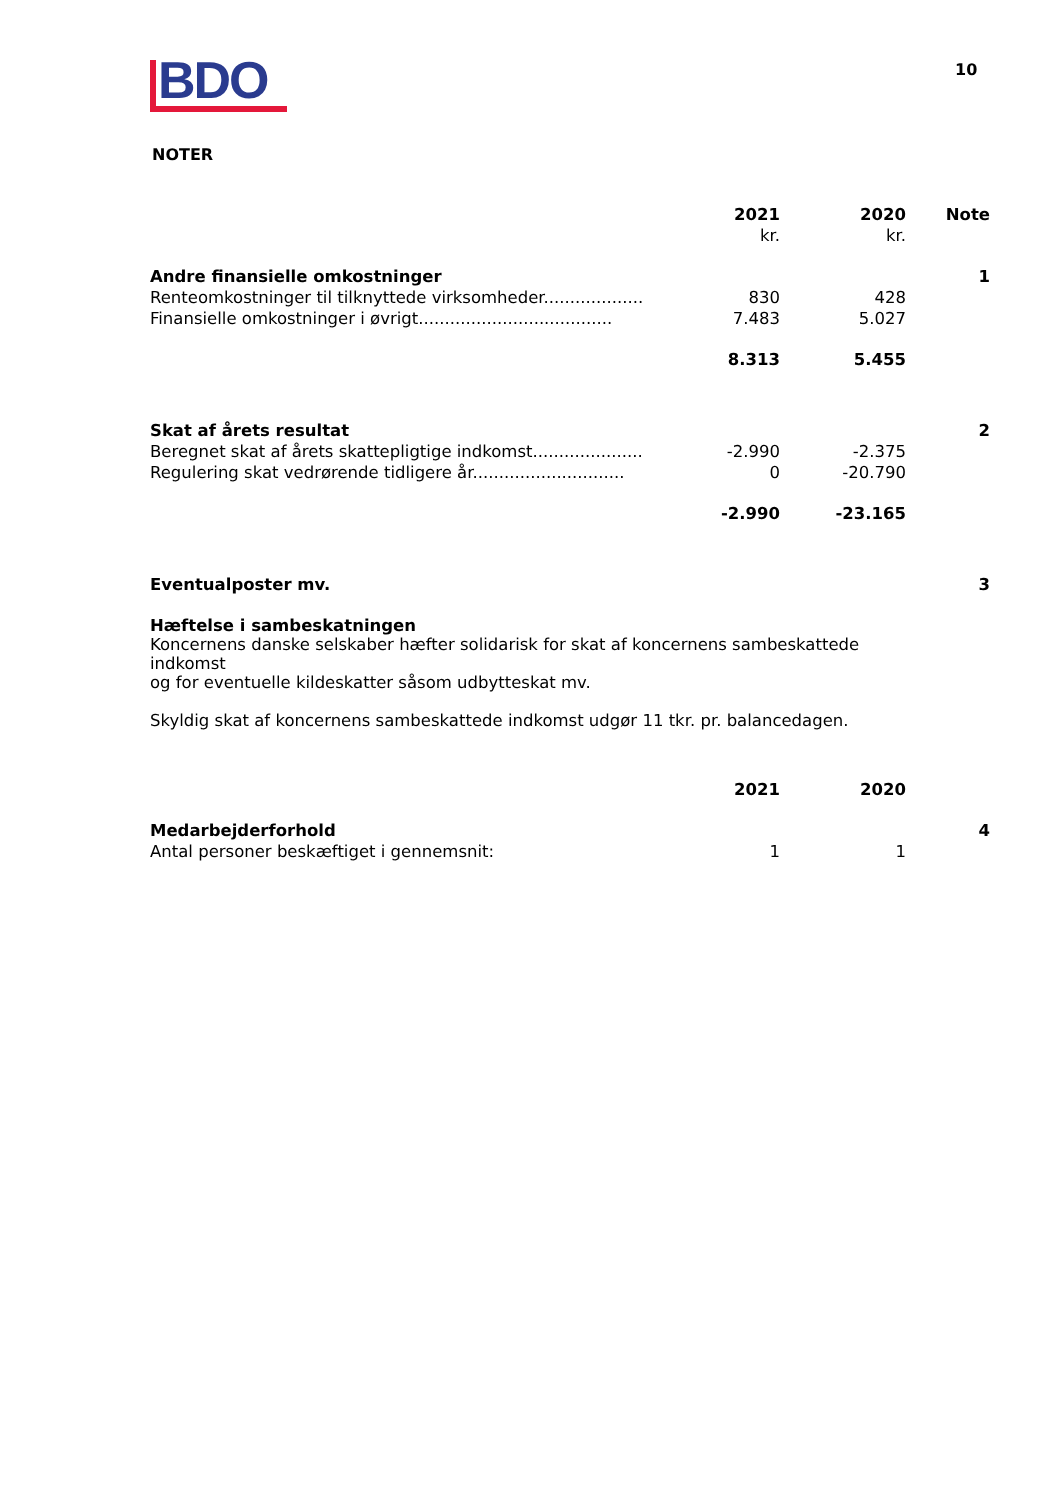BDO 10
NOTER
| | 2021 | 2020 | Note |
| --- | --- | --- | --- |
| | kr. | kr. | |
| Andre finansielle omkostninger | | | 1 |
| Renteomkostninger til tilknyttede virksomheder................... | 830 | 428 | |
| Finansielle omkostninger i øvrigt..................................... | 7.483 | 5.027 | |
| | 8.313 | 5.455 | |
| Skat af årets resultat | | | 2 |
| Beregnet skat af årets skattepligtige indkomst..................... | -2.990 | -2.375 | |
| Regulering skat vedrørende tidligere år............................. | 0 | -20.790 | |
| | -2.990 | -23.165 | |
| Eventualposter mv. | | | 3 |
| Hæftelse i sambeskatningen Koncernens danske selskaber hæfter solidarisk for skat af koncernens sambeskattede indkomst og for eventuelle kildeskatter såsom udbytteskat mv. Skyldig skat af koncernens sambeskattede indkomst udgør 11 tkr. pr. balancedagen. | | | |
| | 2021 | 2020 | |
| Medarbejderforhold | | | 4 |
| Antal personer beskæftiget i gennemsnit: | 1 | 1 | |